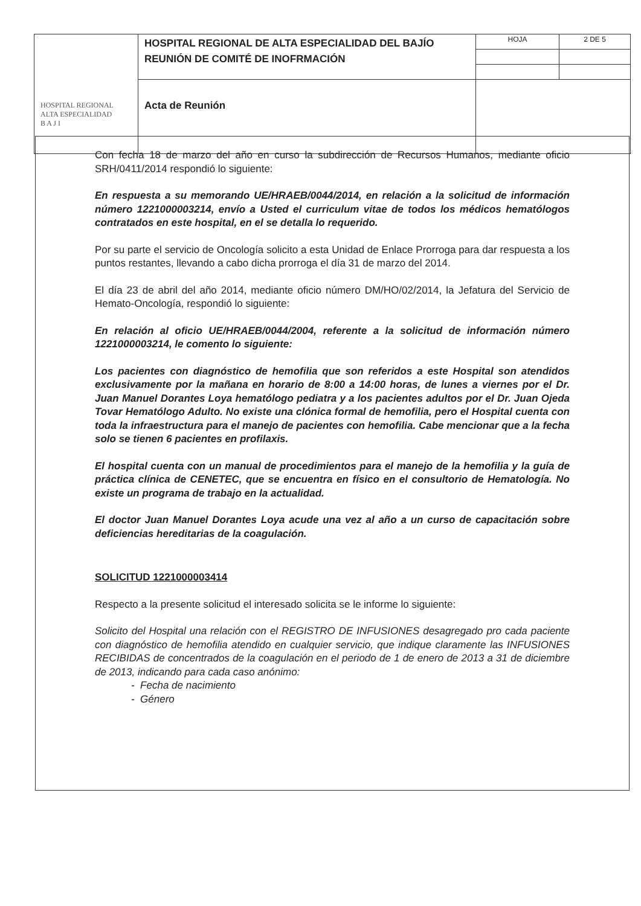| HOSPITAL REGIONAL ALTA ESPECIALIDAD B A J I | HOSPITAL REGIONAL DE ALTA ESPECIALIDAD DEL BAJÍO REUNIÓN DE COMITÉ DE INOFRMACIÓN | HOJA | 2 DE 5 |
| | Acta de Reunión | | |
Con fecha 18 de marzo del año en curso la subdirección de Recursos Humanos, mediante oficio SRH/0411/2014 respondió lo siguiente:
En respuesta a su memorando UE/HRAEB/0044/2014, en relación a la solicitud de información número 1221000003214, envío a Usted el curriculum vitae de todos los médicos hematólogos contratados en este hospital, en el se detalla lo requerido.
Por su parte el servicio de Oncología solicito a esta Unidad de Enlace Prorroga para dar respuesta a los puntos restantes, llevando a cabo dicha prorroga el día 31 de marzo del 2014.
El día 23 de abril del año 2014, mediante oficio número DM/HO/02/2014, la Jefatura del Servicio de Hemato-Oncología, respondió lo siguiente:
En relación al oficio UE/HRAEB/0044/2004, referente a la solicitud de información número 1221000003214, le comento lo siguiente:
Los pacientes con diagnóstico de hemofilia que son referidos a este Hospital son atendidos exclusivamente por la mañana en horario de 8:00 a 14:00 horas, de lunes a viernes por el Dr. Juan Manuel Dorantes Loya hematólogo pediatra y a los pacientes adultos por el Dr. Juan Ojeda Tovar Hematólogo Adulto. No existe una clónica formal de hemofilia, pero el Hospital cuenta con toda la infraestructura para el manejo de pacientes con hemofilia. Cabe mencionar que a la fecha solo se tienen 6 pacientes en profilaxis.
El hospital cuenta con un manual de procedimientos para el manejo de la hemofilia y la guía de práctica clínica de CENETEC, que se encuentra en físico en el consultorio de Hematología. No existe un programa de trabajo en la actualidad.
El doctor Juan Manuel Dorantes Loya acude una vez al año a un curso de capacitación sobre deficiencias hereditarias de la coagulación.
SOLICITUD 1221000003414
Respecto a la presente solicitud el interesado solicita se le informe lo siguiente:
Solicito del Hospital una relación con el REGISTRO DE INFUSIONES desagregado pro cada paciente con diagnóstico de hemofilia atendido en cualquier servicio, que indique claramente las INFUSIONES RECIBIDAS de concentrados de la coagulación en el periodo de 1 de enero de 2013 a 31 de diciembre de 2013, indicando para cada caso anónimo:
- Fecha de nacimiento
- Género